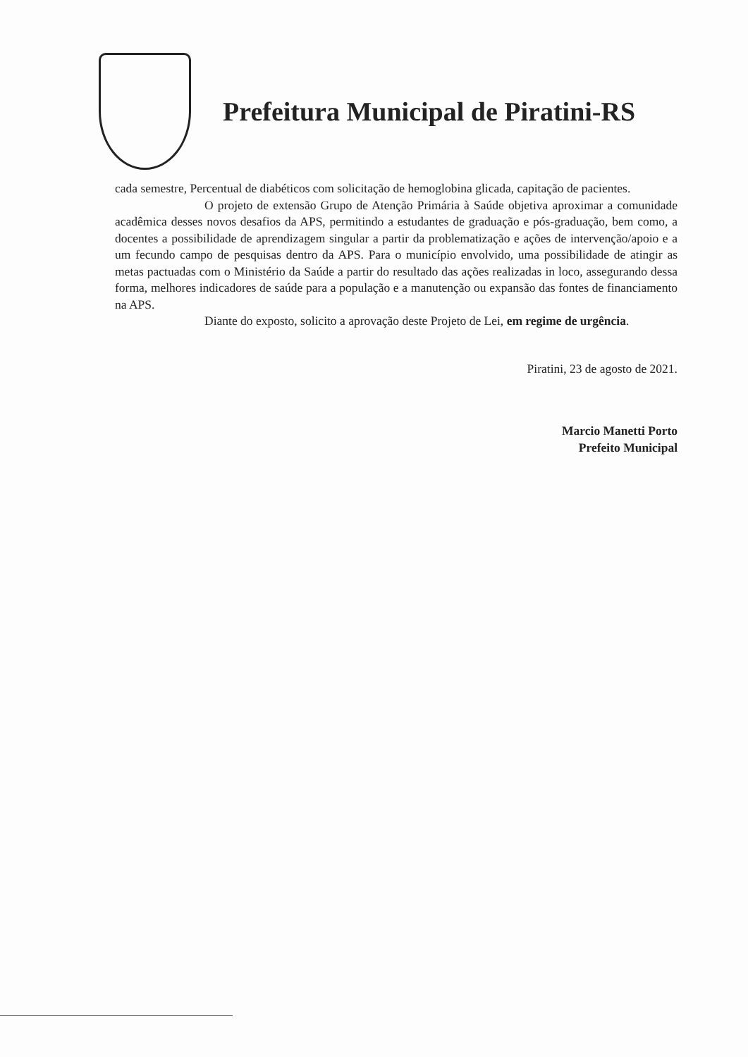Prefeitura Municipal de Piratini-RS
cada semestre, Percentual de diabéticos com solicitação de hemoglobina glicada, capitação de pacientes.
O projeto de extensão Grupo de Atenção Primária à Saúde objetiva aproximar a comunidade acadêmica desses novos desafios da APS, permitindo a estudantes de graduação e pós-graduação, bem como, a docentes a possibilidade de aprendizagem singular a partir da problematização e ações de intervenção/apoio e a um fecundo campo de pesquisas dentro da APS. Para o município envolvido, uma possibilidade de atingir as metas pactuadas com o Ministério da Saúde a partir do resultado das ações realizadas in loco, assegurando dessa forma, melhores indicadores de saúde para a população e a manutenção ou expansão das fontes de financiamento na APS.
Diante do exposto, solicito a aprovação deste Projeto de Lei, em regime de urgência.
Piratini, 23 de agosto de 2021.
Marcio Manetti Porto
Prefeito Municipal